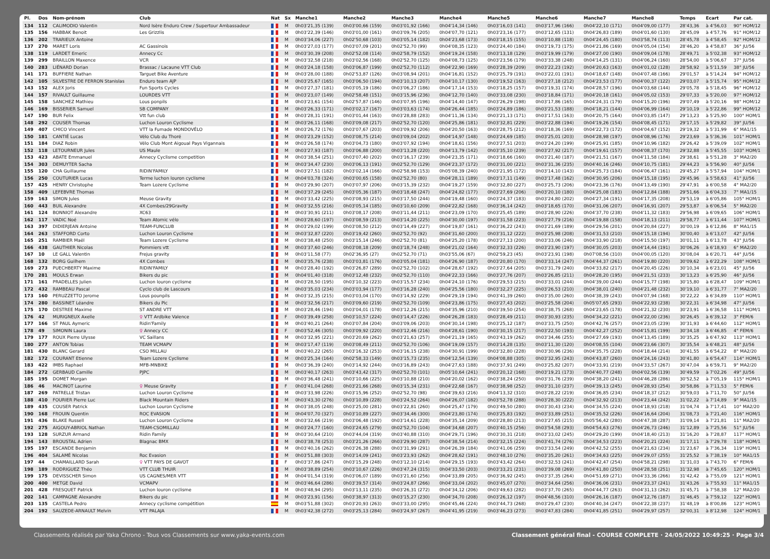| Pl. | Dos | Nom-prénom | Club | Nat | Sx | Manche1 | Manche2 | Manche3 | Manche4 | Manche5 | Manche6 | Manche7 | Manche8 | Temps | Ecart | Par cat. |
| --- | --- | --- | --- | --- | --- | --- | --- | --- | --- | --- | --- | --- | --- | --- | --- | --- |
| 134 | 112 | CALIMODIO Valentin | Nord Isère Enduro Crew / Supertour Ambassadeur | | M | 0h03'21,35 (139) | 0h03'00,66 (159) | 0h03'01,92 (166) | 0h04'14,34 (146) | 0h03'16,03 (141) | 0h03'17,96 (166) | 0h04'22,10 (171) | 0h04'09,00 (177) | 28'43,36 | à 4'56,03 | 90° HOM/12 |
| 135 | 156 | HABBAK Benoit | Les Grizzlis | | M | 0h03'22,39 (146) | 0h03'01,00 (161) | 0h03'09,76 (205) | 0h04'07,70 (121) | 0h03'23,16 (177) | 0h03'12,65 (131) | 0h04'26,83 (189) | 0h04'01,60 (130) | 28'45,09 | à 4'57,76 | 91° HOM/12 |
| 136 | 202 | TRARIEUX Antoine | | | M | 0h03'34,06 (227) | 0h02'50,68 (103) | 0h03'05,14 (182) | 0h04'23,68 (173) | 0h03'18,15 (155) | 0h03'10,88 (118) | 0h04'24,45 (180) | 0h03'58,74 (113) | 28'45,78 | à 4'58,45 | 92° HOM/12 |
| 137 | 270 | MARET Loris | AC Gassinois | | M | 0h03'27,03 (177) | 0h03'07,09 (201) | 0h02'52,70 (99) | 0h04'08,35 (123) | 0h03'24,40 (184) | 0h03'19,73 (175) | 0h04'21,86 (169) | 0h04'05,04 (154) | 28'46,20 | à 4'58,87 | 36° JU/56 |
| 138 | 119 | LARDET Emeric | Annecy Cc | | M | 0h03'30,39 (208) | 0h02'52,08 (114) | 0h02'58,79 (152) | 0h04'19,24 (158) | 0h03'13,18 (129) | 0h03'19,99 (179) | 0h04'27,00 (190) | 0h04'09,04 (178) | 28'49,71 | à 5'02,38 | 93° HOM/12 |
| 139 | 299 | BRAILLON Maxence | VCR | | M | 0h03'32,58 (218) | 0h03'02,56 (168) | 0h02'52,70 (125) | 0h04'08,73 (125) | 0h03'23,56 (179) | 0h03'33,38 (248) | 0h04'14,25 (131) | 0h04'06,24 (160) | 28'54,00 | à 5'06,67 | 37° JU/56 |
| 140 | 283 | LIÉNARD Dorian | Brassac / Lacaune VTT Club | | M | 0h03'24,18 (158) | 0h03'06,87 (199) | 0h02'52,70 (112) | 0h04'22,90 (169) | 0h03'28,39 (209) | 0h03'22,23 (192) | 0h04'20,63 (163) | 0h04'01,02 (128) | 28'58,92 | à 5'11,59 | 38° JU/56 |
| 141 | 171 | BUFFIERE Nathan | Targuet Bike Aventure | | M | 0h03'28,00 (188) | 0h02'53,87 (126) | 0h03'08,94 (201) | 0h04'16,81 (152) | 0h03'25,79 (191) | 0h03'22,01 (191) | 0h04'18,67 (148) | 0h04'07,48 (166) | 29'01,57 | à 5'14,24 | 94° HOM/12 |
| 142 | 105 | SILVESTRE DE FERRON Stanislas | Enduro team AJP | | M | 0h03'25,67 (165) | 0h03'06,50 (194) | 0h03'10,13 (207) | 0h04'10,17 (130) | 0h03'19,52 (163) | 0h03'27,18 (212) | 0h04'23,53 (177) | 0h04'00,37 (122) | 29'03,07 | à 5'15,74 | 95° HOM/12 |
| 143 | 152 | ALEX Joris | Fun Sports Cycles | | M | 0h03'27,37 (181) | 0h03'05,19 (186) | 0h03'06,27 (186) | 0h04'17,14 (153) | 0h03'18,25 (157) | 0h03'19,31 (174) | 0h04'28,57 (196) | 0h04'03,68 (144) | 29'05,78 | à 5'18,45 | 96° HOM/12 |
| 144 | 157 | RIVAULT Guillaume | LOURDES VTT | | M | 0h03'23,07 (149) | 0h02'58,48 (151) | 0h03'15,96 (236) | 0h04'12,70 (140) | 0h03'33,08 (230) | 0h03'18,84 (171) | 0h04'20,18 (161) | 0h04'05,02 (153) | 29'07,33 | à 5'20,00 | 97° HOM/12 |
| 145 | 158 | SANCHEZ Mathieu | Lous ponpils | | M | 0h03'23,61 (154) | 0h02'57,87 (146) | 0h03'07,95 (196) | 0h04'14,40 (147) | 0h03'26,29 (198) | 0h03'17,86 (165) | 0h04'24,31 (179) | 0h04'15,20 (196) | 29'07,49 | à 5'20,16 | 98° HOM/12 |
| 146 | 169 | BISSERIER Samuel | SB COMPANY | | M | 0h03'26,33 (171) | 0h03'02,17 (167) | 0h03'03,63 (174) | 0h04'26,44 (185) | 0h03'24,89 (186) | 0h03'21,53 (188) | 0h04'18,21 (144) | 0h04'06,99 (164) | 29'10,19 | à 5'22,86 | 99° HOM/12 |
| 147 | 190 | BUR Felix | Vtt fun club | | M | 0h03'28,31 (191) | 0h03'01,44 (163) | 0h03'28,88 (283) | 0h04'11,36 (134) | 0h03'21,13 (171) | 0h03'17,51 (163) | 0h04'20,75 (164) | 0h04'03,85 (147) | 29'13,23 | à 5'25,90 | 100° HOM/1 |
| 148 | 292 | COUSER Thomas | Luchon Louron Cyclisme | | M | 0h03'26,11 (168) | 0h03'09,08 (217) | 0h02'52,70 (120) | 0h04'25,86 (181) | 0h03'32,81 (229) | 0h03'22,88 (194) | 0h04'19,26 (154) | 0h04'08,45 (171) | 29'17,15 | à 5'29,82 | 39° JU/56 |
| 149 | 407 | CHICO Vincent | VTT la Fumade MONDOVÉLO | | M | 0h03'26,72 (176) | 0h03'07,67 (203) | 0h03'09,92 (206) | 0h04'20,50 (163) | 0h03'28,75 (212) | 0h03'18,36 (169) | 0h04'22,73 (172) | 0h04'04,67 (152) | 29'19,32 | à 5'31,99 | 6° MA1/15 |
| 150 | 181 | CANTIÉ Lucas | Vélo Club du Thoré | | M | 0h03'23,29 (152) | 0h03'08,75 (214) | 0h03'09,04 (202) | 0h04'14,97 (148) | 0h03'24,69 (185) | 0h03'25,01 (203) | 0h04'28,98 (197) | 0h04'08,96 (176) | 29'23,69 | à 5'36,36 | 101° HOM/1 |
| 151 | 184 | DIAZ Robin | Vélo Club Mont Aigoual Pays Vigannais | | M | 0h03'26,58 (174) | 0h03'04,73 (180) | 0h03'07,92 (194) | 0h04'18,61 (156) | 0h03'27,51 (203) | 0h03'24,20 (199) | 0h04'25,91 (185) | 0h04'10,96 (182) | 29'26,42 | à 5'39,09 | 102° HOM/1 |
| 152 | 118 | LETOURNEUR Jules | US Maule | | M | 0h03'27,93 (187) | 0h03'06,88 (200) | 0h03'13,28 (220) | 0h04'13,79 (142) | 0h03'35,10 (239) | 0h03'27,92 (217) | 0h04'19,61 (157) | 0h04'08,37 (170) | 29'32,88 | à 5'45,55 | 103° HOM/1 |
| 153 | 423 | ABATE Emmanuel | Annecy Cyclisme competition | | M | 0h03'38,54 (251) | 0h03'07,40 (202) | 0h03'16,17 (239) | 0h04'23,35 (171) | 0h03'18,66 (160) | 0h03'21,40 (187) | 0h04'21,51 (167) | 0h04'11,58 (184) | 29'38,61 | à 5'51,28 | 3° MA2/20 |
| 154 | 303 | DEMUYTER Sacha | | | M | 0h03'34,47 (230) | 0h03'06,13 (191) | 0h02'52,70 (129) | 0h04'23,37 (172) | 0h03'31,00 (221) | 0h03'31,36 (235) | 0h04'40,16 (246) | 0h04'10,75 (181) | 29'44,23 | à 5'56,90 | 40° JU/56 |
| 155 | 120 | CHA Guillaume | RIDIN'FAMILY | | M | 0h03'27,51 (182) | 0h03'02,14 (166) | 0h02'58,98 (153) | 0h05'08,39 (240) | 0h03'21,95 (172) | 0h03'14,10 (143) | 0h04'25,73 (184) | 0h04'06,47 (161) | 29'45,27 | à 5'57,94 | 104° HOM/1 |
| 156 | 250 | COUTURIER Lucas | Terme luchon louron cyclisme | | M | 0h04'03,78 (324) | 0h03'00,65 (158) | 0h02'52,70 (80) | 0h04'28,11 (189) | 0h03'17,11 (149) | 0h03'17,48 (162) | 0h04'30,95 (206) | 0h04'15,18 (195) | 29'45,96 | à 5'58,63 | 41° JU/56 |
| 157 | 425 | HENRY Christophe | Team Lozere Cyclisme | | M | 0h03'29,90 (207) | 0h03'07,97 (206) | 0h03'15,39 (232) | 0h04'19,27 (159) | 0h03'32,80 (227) | 0h03'25,73 (206) | 0h04'23,36 (176) | 0h04'13,49 (190) | 29'47,91 | à 6'00,58 | 4° MA2/20 |
| 158 | 409 | LEFEBVRE Thomas | | | M | 0h03'37,29 (245) | 0h03'05,36 (187) | 0h03'18,48 (247) | 0h04'24,82 (177) | 0h03'27,69 (206) | 0h03'20,10 (180) | 0h04'25,08 (183) | 0h04'12,84 (188) | 29'51,66 | à 6'04,33 | 7° MA1/15 |
| 159 | 163 | SIMON Jules | Meuse Gravity | | M | 0h03'33,42 (225) | 0h03'08,93 (215) | 0h03'17,50 (244) | 0h04'19,48 (160) | 0h03'24,37 (183) | 0h03'24,80 (202) | 0h04'27,34 (191) | 0h04'17,35 (208) | 29'53,19 | à 6'05,86 | 105° HOM/1 |
| 160 | 443 | BUIL Alexandre | 4X Combes/29Gravity | | M | 0h03'32,55 (216) | 0h03'05,14 (185) | 0h03'10,60 (209) | 0h04'22,82 (168) | 0h03'36,14 (242) | 0h03'18,65 (170) | 0h04'31,06 (207) | 0h04'16,91 (207) | 29'53,87 | à 6'06,54 | 5° MA2/20 |
| 161 | 124 | BONNIOT Alexandre | XC63 | | M | 0h03'30,91 (211) | 0h03'08,17 (208) | 0h03'11,44 (211) | 0h04'23,09 (170) | 0h03'25,45 (189) | 0h03'28,90 (226) | 0h04'37,70 (238) | 0h04'11,32 (183) | 29'56,98 | à 6'09,65 | 106° HOM/1 |
| 162 | 117 | VADIC Noé | Team Atomic vélo | | M | 0h03'28,60 (197) | 0h03'08,59 (213) | 0h03'14,20 (225) | 0h04'30,00 (197) | 0h03'31,58 (223) | 0h03'27,79 (216) | 0h04'19,88 (158) | 0h04'18,13 (211) | 29'58,77 | à 6'11,44 | 107° HOM/1 |
| 163 | 397 | DIDIERJEAN Antoine | TEAM-FUNCLUB | | M | 0h03'29,02 (199) | 0h03'08,50 (212) | 0h03'14,49 (227) | 0h04'19,87 (161) | 0h03'36,22 (243) | 0h03'21,69 (189) | 0h04'29,56 (201) | 0h04'20,84 (227) | 30'00,19 | à 6'12,86 | 8° MA1/15 |
| 164 | 263 | STAFFORD Corto | Luchon Louron Cyclisme | | M | 0h03'32,87 (220) | 0h03'19,42 (260) | 0h02'52,70 (92) | 0h04'31,60 (200) | 0h03'31,12 (222) | 0h03'25,98 (208) | 0h04'31,53 (210) | 0h04'15,18 (194) | 30'00,40 | à 6'13,07 | 42° JU/56 |
| 165 | 251 | RAMBIER Maël | Team Lozere Cyclisme | | M | 0h03'38,48 (250) | 0h03'15,14 (246) | 0h02'52,70 (81) | 0h04'25,20 (178) | 0h03'27,13 (200) | 0h03'33,06 (246) | 0h04'33,90 (218) | 0h04'15,50 (197) | 30'01,11 | à 6'13,78 | 43° JU/56 |
| 166 | 438 | GAUTHIER Nicolas | Pommiers vtt | | M | 0h03'37,60 (246) | 0h03'08,18 (209) | 0h03'18,74 (248) | 0h04'21,02 (164) | 0h03'32,33 (226) | 0h03'23,90 (197) | 0h04'30,05 (203) | 0h04'14,44 (191) | 30'06,26 | à 6'18,93 | 6° MA2/20 |
| 167 | 10 | LE GALL Valentin | Frejus gravity | | M | 0h03'11,58 (77) | 0h02'36,95 (27) | 0h02'52,70 (71) | 0h03'55,06 (67) | 0h02'59,23 (45) | 0h03'23,91 (198) | 0h07'08,56 (310) | 0h04'00,05 (120) | 30'08,04 | à 6'20,71 | 44° JU/56 |
| 168 | 132 | BORG Guilhem | 4X Combes | | M | 0h03'35,76 (238) | 0h03'03,81 (176) | 0h03'05,04 (181) | 0h04'26,90 (187) | 0h03'20,80 (170) | 0h03'33,14 (247) | 0h04'44,37 (261) | 0h04'19,80 (220) | 30'09,62 | à 6'22,29 | 108° HOM/1 |
| 169 | 273 | PUECHBERTY Maxime | RIDIN'FAMILY | | M | 0h03'28,40 (192) | 0h03'26,87 (289) | 0h02'52,70 (102) | 0h04'28,67 (192) | 0h03'27,64 (205) | 0h03'31,79 (240) | 0h04'33,82 (217) | 0h04'20,45 (226) | 30'10,34 | à 6'23,01 | 45° JU/56 |
| 170 | 281 | MOULS Erwan | Bikers du pic | | M | 0h04'01,40 (318) | 0h03'12,48 (232) | 0h02'52,70 (110) | 0h04'22,33 (166) | 0h03'27,76 (207) | 0h03'26,85 (211) | 0h04'28,20 (195) | 0h04'21,51 (233) | 30'13,23 | à 6'25,90 | 46° JU/56 |
| 171 | 161 | PRADELLES Julien | Luchon louron cyclisme | | M | 0h03'28,50 (195) | 0h03'10,32 (223) | 0h03'15,57 (234) | 0h04'24,10 (176) | 0h03'29,53 (215) | 0h03'33,01 (244) | 0h04'39,00 (244) | 0h04'15,77 (198) | 30'15,80 | à 6'28,47 | 109° HOM/1 |
| 172 | 432 | RAMBEAU Pascal | Cyclo club de Lascours | | M | 0h03'35,03 (234) | 0h03'03,94 (177) | 0h03'16,28 (240) | 0h04'25,56 (180) | 0h03'32,27 (225) | 0h03'26,53 (210) | 0h04'38,01 (240) | 0h04'21,48 (232) | 30'19,10 | à 6'31,77 | 7° MA2/20 |
| 173 | 160 | PERUZZETTO Jerome | Lous pounpils | | M | 0h03'32,35 (215) | 0h03'03,04 (170) | 0h03'14,92 (229) | 0h04'29,19 (194) | 0h03'41,39 (260) | 0h03'35,00 (260) | 0h04'38,39 (243) | 0h04'07,94 (168) | 30'22,22 | à 6'34,89 | 110° HOM/1 |
| 174 | 280 | BASSINET Léandre | Bikers du Pic | | M | 0h03'32,56 (217) | 0h03'09,60 (219) | 0h02'52,70 (109) | 0h04'23,86 (175) | 0h03'27,43 (202) | 0h03'25,58 (204) | 0h05'07,65 (293) | 0h04'22,93 (238) | 30'22,31 | à 6'34,98 | 47° JU/56 |
| 175 | 170 | DESTREE Maxime | ST ANDRE VTT | | M | 0h03'28,46 (194) | 0h03'04,01 (178) | 0h03'12,26 (215) | 0h04'35,96 (210) | 0h03'39,50 (254) | 0h03'38,75 (268) | 0h04'23,65 (178) | 0h04'21,32 (230) | 30'23,91 | à 6'36,58 | 111° HOM/1 |
| 176 | 42 | MURIGNEUX Axelle | ♀ VTT Ardbike Valence | | F | 0h03'39,49 (258) | 0h03'10,57 (224) | 0h03'14,47 (226) | 0h04'26,28 (183) | 0h03'28,49 (211) | 0h03'30,93 (235) | 0h04'34,22 (221) | 0h04'22,00 (236) | 30'26,45 | à 6'39,12 | 3° FEM/6 |
| 177 | 166 | ST PAUL Aymeric | Ridin'Family | | M | 0h03'40,21 (264) | 0h03'07,84 (204) | 0h03'09,06 (203) | 0h04'30,14 (198) | 0h03'25,12 (187) | 0h03'33,75 (250) | 0h04'42,76 (257) | 0h04'23,05 (239) | 30'31,93 | à 6'44,60 | 112° HOM/1 |
| 178 | 49 | SIMONIN Laura | ♀ Annecy CC | | F | 0h03'52,46 (305) | 0h03'09,92 (220) | 0h03'12,46 (216) | 0h04'28,61 (190) | 0h03'30,15 (217) | 0h03'22,50 (193) | 0h04'42,27 (252) | 0h04'15,81 (199) | 30'34,18 | à 6'46,85 | 4° FEM/6 |
| 179 | 177 | ROUX Pierre Ulysse | VC Saillans | | M | 0h03'32,95 (221) | 0h03'20,69 (262) | 0h03'21,63 (257) | 0h04'21,19 (165) | 0h03'43,19 (262) | 0h03'34,46 (255) | 0h04'27,69 (193) | 0h04'13,45 (189) | 30'35,25 | à 6'47,92 | 113° HOM/1 |
| 180 | 277 | ANTON Tobias | TEAM VCMAPV | | M | 0h03'17,47 (119) | 0h03'08,49 (211) | 0h02'52,70 (106) | 0h04'19,09 (157) | 0h03'14,28 (135) | 0h03'11,30 (120) | 0h04'08,55 (104) | 0h06'23,66 (307) | 30'35,54 | à 6'48,21 | 48° JU/56 |
| 181 | 430 | BLANC Gerard | CSO MILLAU | | M | 0h03'40,22 (265) | 0h03'16,32 (253) | 0h03'16,15 (238) | 0h04'30,91 (199) | 0h03'32,80 (228) | 0h03'30,96 (236) | 0h04'35,75 (228) | 0h04'18,44 (214) | 30'41,55 | à 6'54,22 | 8° MA2/20 |
| 182 | 172 | COURANT Etienne | Team Lozere Cyclisme | | M | 0h03'25,34 (164) | 0h02'58,33 (149) | 0h03'15,73 (235) | 0h04'12,54 (139) | 0h04'08,88 (305) | 0h03'32,95 (243) | 0h04'43,87 (260) | 0h04'24,16 (243) | 30'41,80 | à 6'54,47 | 114° HOM/1 |
| 183 | 422 | IMBS Raphael | MFB-MNBIKE | | M | 0h03'36,39 (240) | 0h03'14,92 (244) | 0h03'16,89 (243) | 0h04'27,63 (188) | 0h03'37,91 (249) | 0h03'25,82 (207) | 0h04'33,91 (219) | 0h04'33,57 (267) | 30'47,04 | à 6'59,71 | 9° MA2/20 |
| 184 | 272 | GERBAUD Camille | PJPC | | M | 0h03'40,17 (263) | 0h03'43,42 (317) | 0h02'52,70 (101) | 0h05'10,64 (241) | 0h03'20,12 (168) | 0h03'19,21 (173) | 0h04'40,77 (248) | 0h04'02,56 (139) | 30'49,59 | à 7'02,26 | 49° JU/56 |
| 185 | 195 | DOMET Morgan | | | M | 0h03'36,48 (241) | 0h03'10,66 (225) | 0h03'10,88 (210) | 0h04'20,02 (162) | 0h03'38,24 (250) | 0h03'31,76 (239) | 0h04'38,20 (241) | 0h04'46,28 (286) | 30'52,52 | à 7'05,19 | 115° HOM/1 |
| 186 | 46 | MACINOT Laurine | ♀ Meuse Gravity | | F | 0h03'41,04 (268) | 0h03'21,66 (268) | 0h03'15,34 (231) | 0h04'22,68 (167) | 0h03'38,98 (252) | 0h03'31,10 (237) | 0h04'39,13 (245) | 0h04'28,93 (254) | 30'58,86 | à 7'11,53 | 5° FEM/6 |
| 187 | 269 | PATRELLE Tristan | Luchon Louron Cyclisme | | M | 0h03'33,98 (226) | 0h03'15,96 (252) | 0h02'52,70 (98) | 0h04'39,63 (216) | 0h04'13,32 (310) | 0h03'28,22 (219) | 0h04'36,85 (234) | 0h04'18,37 (212) | 30'59,03 | à 7'11,70 | 50° JU/56 |
| 188 | 410 | FOURIER Pierre Luc | Black Mountain Riders | | M | 0h03'43,30 (276) | 0h03'10,89 (228) | 0h03'24,52 (264) | 0h04'26,07 (182) | 0h03'52,78 (288) | 0h03'28,30 (222) | 0h04'32,92 (213) | 0h04'23,44 (242) | 31'02,22 | à 7'14,89 | 9° MA1/15 |
| 189 | 435 | COUSER Patrick | Luchon Louron Cyclisme | | M | 0h03'38,05 (248) | 0h03'25,00 (281) | 0h03'22,81 (260) | 0h04'25,47 (179) | 0h03'49,50 (280) | 0h03'30,43 (234) | 0h04'34,55 (224) | 0h04'18,93 (218) | 31'04,74 | à 7'17,41 | 10° MA2/20 |
| 190 | 168 | FROUIN Quentin | ROC EVASION | | M | 0h04'07,70 (327) | 0h03'10,89 (227) | 0h03'34,46 (300) | 0h04'23,80 (174) | 0h03'25,83 (192) | 0h03'33,89 (251) | 0h04'35,52 (226) | 0h04'16,64 (204) | 31'08,73 | à 7'21,40 | 116° HOM/1 |
| 191 | 436 | BLAKE Russell | Luchon Louron Cyclisme | | M | 0h03'32,66 (219) | 0h03'06,48 (192) | 0h03'14,61 (228) | 0h04'35,14 (209) | 0h03'28,80 (213) | 0h03'27,65 (215) | 0h05'56,42 (280) | 0h04'47,38 (287) | 31'09,14 | à 7'21,81 | 11° MA2/20 |
| 192 | 275 | AIGOUY-ABRIOL Nathan | TEAM-CSOMILLAU | | M | 0h03'24,77 (160) | 0h03'24,65 (279) | 0h02'52,70 (104) | 0h04'34,68 (207) | 0h03'40,15 (256) | 0h03'54,58 (293) | 0h04'54,63 (276) | 0h04'26,73 (246) | 31'12,89 | à 7'25,56 | 51° JU/56 |
| 193 | 128 | SURZUR Armand | Ridin Family | | M | 0h03'30,64 (210) | 0h03'44,04 (319) | 0h03'40,88 (310) | 0h04'29,71 (196) | 0h03'30,31 (218) | 0h03'33,02 (245) | 0h04'29,20 (199) | 0h04'18,40 (213) | 31'16,20 | à 7'28,87 | 117° HOM/1 |
| 194 | 143 | BROUSTAL Adrien | Blagnac BMX | | M | 0h03'38,78 (253) | 0h03'21,26 (266) | 0h03'29,90 (287) | 0h04'38,54 (214) | 0h03'32,15 (224) | 0h03'41,74 (276) | 0h04'34,53 (223) | 0h04'20,21 (224) | 31'17,11 | à 7'29,78 | 118° HOM/1 |
| 195 | 197 | ESCANDE Benjamin | | | M | 0h03'40,16 (262) | 0h03'26,38 (288) | 0h03'31,99 (291) | 0h04'26,39 (184) | 0h03'41,06 (259) | 0h03'33,54 (249) | 0h04'42,52 (255) | 0h04'21,63 (234) | 31'23,67 | à 7'36,34 | 119° HOM/1 |
| 196 | 404 | SALAMÉ Nicolas | Roc Evasion | | M | 0h03'51,88 (303) | 0h03'14,09 (241) | 0h03'23,93 (262) | 0h04'28,62 (191) | 0h03'48,10 (276) | 0h03'35,20 (261) | 0h04'34,63 (225) | 0h04'29,07 (255) | 31'25,52 | à 7'38,19 | 10° MA1/15 |
| 197 | 44 | CHAMAILLARD Sarah | ♀ VTT PAYS DE GAVOT | | F | 0h03'37,86 (247) | 0h03'15,29 (248) | 0h03'12,10 (214) | 0h04'29,15 (193) | 0h03'43,42 (264) | 0h03'32,53 (241) | 0h04'42,47 (254) | 0h04'58,21 (298) | 31'31,03 | à 7'43,70 | 6° FEM/6 |
| 198 | 189 | RODRIGUEZ Théo | VTT CLUB THUIR | | M | 0h03'38,89 (254) | 0h03'10,67 (226) | 0h03'47,24 (315) | 0h04'33,50 (203) | 0h03'33,21 (231) | 0h03'39,08 (269) | 0h04'41,80 (250) | 0h04'28,58 (251) | 31'32,98 | à 7'45,65 | 120° HOM/1 |
| 199 | 175 | DEVISSCHER Simon | US CAGNES/MER VTT | | M | 0h04'01,54 (319) | 0h03'06,07 (189) | 0h03'21,60 (256) | 0h04'33,89 (205) | 0h03'36,92 (245) | 0h03'37,35 (264) | 0h04'51,69 (271) | 0h04'33,36 (266) | 31'42,42 | à 7'55,09 | 121° HOM/1 |
| 200 | 400 | METGE David | VCMAPV | | M | 0h03'46,64 (286) | 0h03'39,57 (314) | 0h03'24,87 (266) | 0h04'33,04 (202) | 0h03'45,07 (270) | 0h03'34,64 (256) | 0h04'36,06 (231) | 0h04'23,37 (241) | 31'43,26 | à 7'55,93 | 11° MA1/15 |
| 201 | 428 | FRESQUET Patrick | Luchon louron cyclisme | | M | 0h03'48,94 (295) | 0h03'13,11 (235) | 0h03'26,31 (272) | 0h04'34,12 (206) | 0h03'49,63 (282) | 0h03'37,70 (265) | 0h04'44,77 (263) | 0h04'31,13 (262) | 31'45,71 | à 7'58,38 | 12° MA2/20 |
| 202 | 141 | CAMPAGNE Alexandre | Bikers du pic | | M | 0h03'23,91 (156) | 0h03'38,97 (313) | 0h03'15,27 (230) | 0h04'34,70 (208) | 0h03'26,12 (197) | 0h04'48,56 (310) | 0h04'26,16 (187) | 0h04'12,76 (187) | 31'46,45 | à 7'59,12 | 122° HOM/1 |
| 203 | 135 | CASTELA Pedro | Annecy cyclisme compétition | | M | 0h03'51,88 (302) | 0h03'20,93 (263) | 0h03'33,00 (295) | 0h04'45,46 (224) | 0h03'44,73 (268) | 0h03'29,47 (230) | 0h04'40,34 (247) | 0h04'22,38 (237) | 31'48,19 | à 8'00,86 | 123° HOM/1 |
| 204 | 192 | SAUZEDE-ARNAULT Melvin | VTT PALAJA | | M | 0h03'42,38 (272) | 0h03'25,13 (284) | 0h03'24,97 (267) | 0h04'41,95 (219) | 0h03'46,23 (273) | 0h03'47,83 (284) | 0h04'41,85 (251) | 0h04'29,97 (257) | 32'00,31 | à 8'12,98 | 124° HOM/1 |
Classements réalisés par Yaka Chrono - Tous vos Classements sur www.yaka-events.com Classement général final - COURSE COMPLETE · 24/05/2022 10:49:25 · Page 3/4